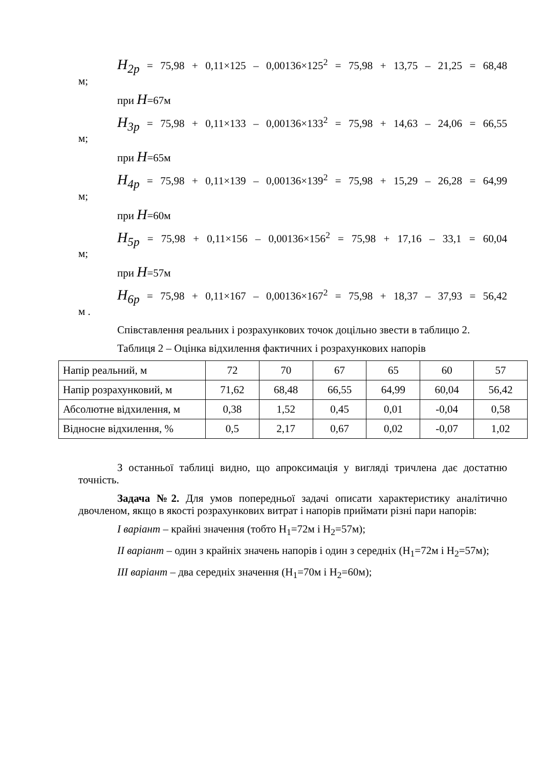H<sub>2p</sub> = 75,98 + 0,11×125 – 0,00136×125<sup>2</sup> = 75,98 + 13,75 – 21,25 = 68,48
м;
при H=67м
H<sub>3p</sub> = 75,98 + 0,11×133 – 0,00136×133<sup>2</sup> = 75,98 + 14,63 – 24,06 = 66,55
м;
при H=65м
H<sub>4p</sub> = 75,98 + 0,11×139 – 0,00136×139<sup>2</sup> = 75,98 + 15,29 – 26,28 = 64,99
м;
при H=60м
H<sub>5p</sub> = 75,98 + 0,11×156 – 0,00136×156<sup>2</sup> = 75,98 + 17,16 – 33,1 = 60,04
м;
при H=57м
H<sub>6p</sub> = 75,98 + 0,11×167 – 0,00136×167<sup>2</sup> = 75,98 + 18,37 – 37,93 = 56,42
м .
Співставлення реальних і розрахункових точок доцільно звести в таблицю 2.
Таблиця 2 – Оцінка відхилення фактичних і розрахункових напорів
| Напір реальний, м | 72 | 70 | 67 | 65 | 60 | 57 |
| Напір розрахунковий, м | 71,62 | 68,48 | 66,55 | 64,99 | 60,04 | 56,42 |
| Абсолютне відхилення, м | 0,38 | 1,52 | 0,45 | 0,01 | -0,04 | 0,58 |
| Відносне відхилення, % | 0,5 | 2,17 | 0,67 | 0,02 | -0,07 | 1,02 |
З останньої таблиці видно, що апроксимація у вигляді тричлена дає достатню точність.
Задача №2. Для умов попередньої задачі описати характеристику аналітично двочленом, якщо в якості розрахункових витрат і напорів приймати різні пари напорів:
I варіант – крайні значення (тобто H<sub>1</sub>=72м і H<sub>2</sub>=57м);
II варіант – один з крайніх значень напорів і один з середніх (H<sub>1</sub>=72м і H<sub>2</sub>=57м);
III варіант – два середніх значення (H<sub>1</sub>=70м і H<sub>2</sub>=60м);